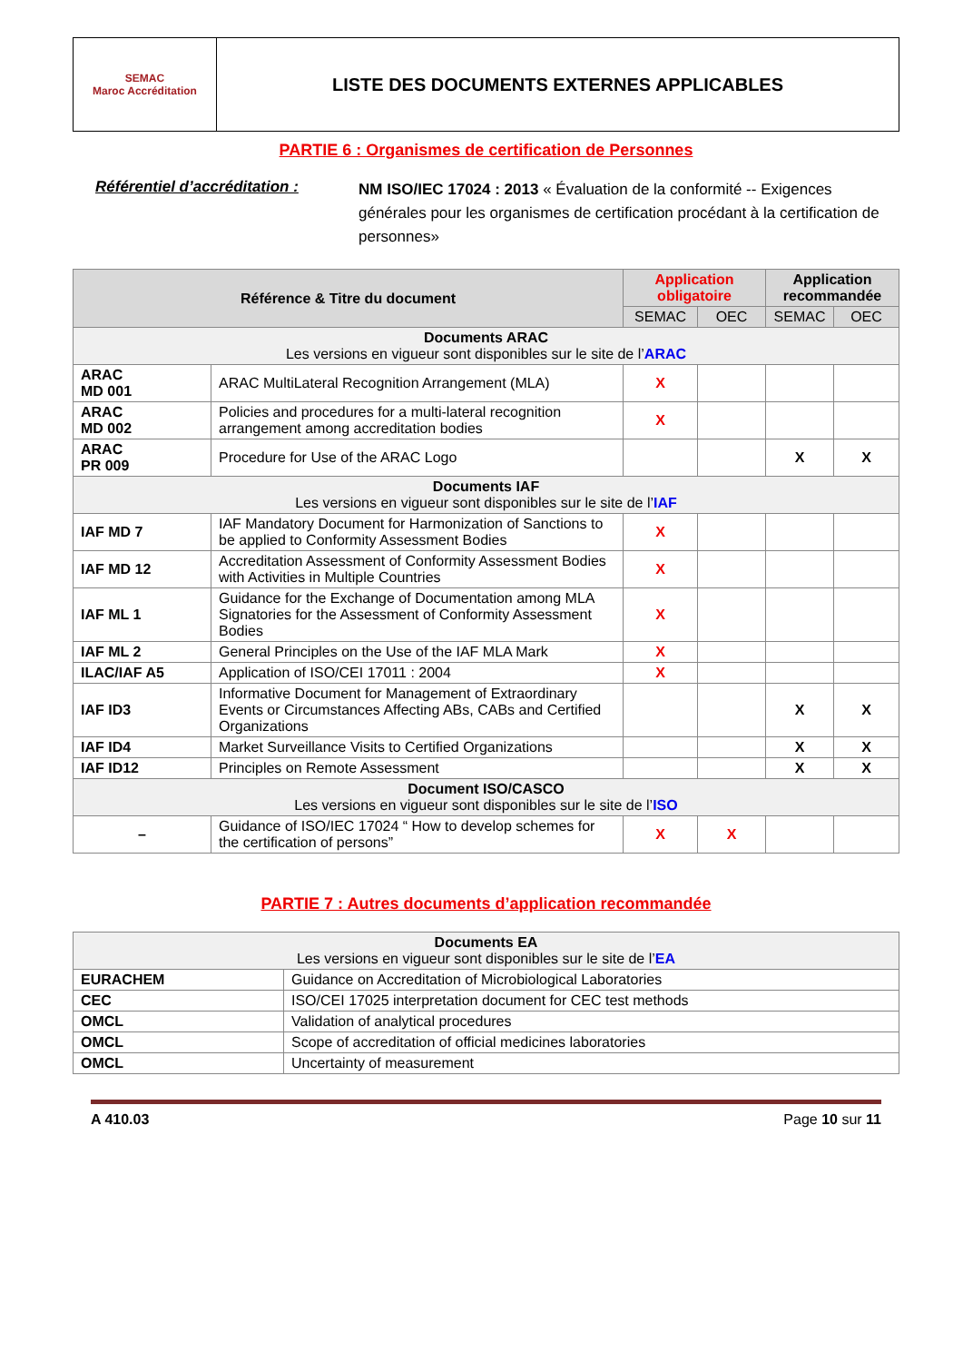| SEMAC Maroc Accréditation | LISTE DES DOCUMENTS EXTERNES APPLICABLES |
PARTIE 6 : Organismes de certification de Personnes
Référentiel d’accréditation :
NM ISO/IEC 17024 : 2013 « Évaluation de la conformité -- Exigences générales pour les organismes de certification procédant à la certification de personnes»
| Référence & Titre du document | | Application obligatoire | | Application recommandée | |
| --- | --- | --- | --- | --- | --- |
| | | SEMAC | OEC | SEMAC | OEC |
| Documents ARAC Les versions en vigueur sont disponibles sur le site de l’ ARAC | | | | | |
| ARAC MD 001 | ARAC MultiLateral Recognition Arrangement (MLA) | X | | | |
| ARAC MD 002 | Policies and procedures for a multi-lateral recognition arrangement among accreditation bodies | X | | | |
| ARAC PR 009 | Procedure for Use of the ARAC Logo | | | X | X |
| Documents IAF Les versions en vigueur sont disponibles sur le site de l’ IAF | | | | | |
| IAF MD 7 | IAF Mandatory Document for Harmonization of Sanctions to be applied to Conformity Assessment Bodies | X | | | |
| IAF MD 12 | Accreditation Assessment of Conformity Assessment Bodies with Activities in Multiple Countries | X | | | |
| IAF ML 1 | Guidance for the Exchange of Documentation among MLA Signatories for the Assessment of Conformity Assessment Bodies | X | | | |
| IAF ML 2 | General Principles on the Use of the IAF MLA Mark | X | | | |
| ILAC/IAF A5 | Application of ISO/CEI 17011 : 2004 | X | | | |
| IAF ID3 | Informative Document for Management of Extraordinary Events or Circumstances Affecting ABs, CABs and Certified Organizations | | | X | X |
| IAF ID4 | Market Surveillance Visits to Certified Organizations | | | X | X |
| IAF ID12 | Principles on Remote Assessment | | | X | X |
| Document ISO/CASCO Les versions en vigueur sont disponibles sur le site de l’ ISO | | | | | |
| – | Guidance of ISO/IEC 17024 “ How to develop schemes for the certification of persons” | X | X | | |
PARTIE 7 : Autres documents d’application recommandée
| Documents EA Les versions en vigueur sont disponibles sur le site de l’ EA | |
| EURACHEM | Guidance on Accreditation of Microbiological Laboratories |
| CEC | ISO/CEI 17025 interpretation document for CEC test methods |
| OMCL | Validation of analytical procedures |
| OMCL | Scope of accreditation of official medicines laboratories |
| OMCL | Uncertainty of measurement |
A 410.03 Page 10 sur 11